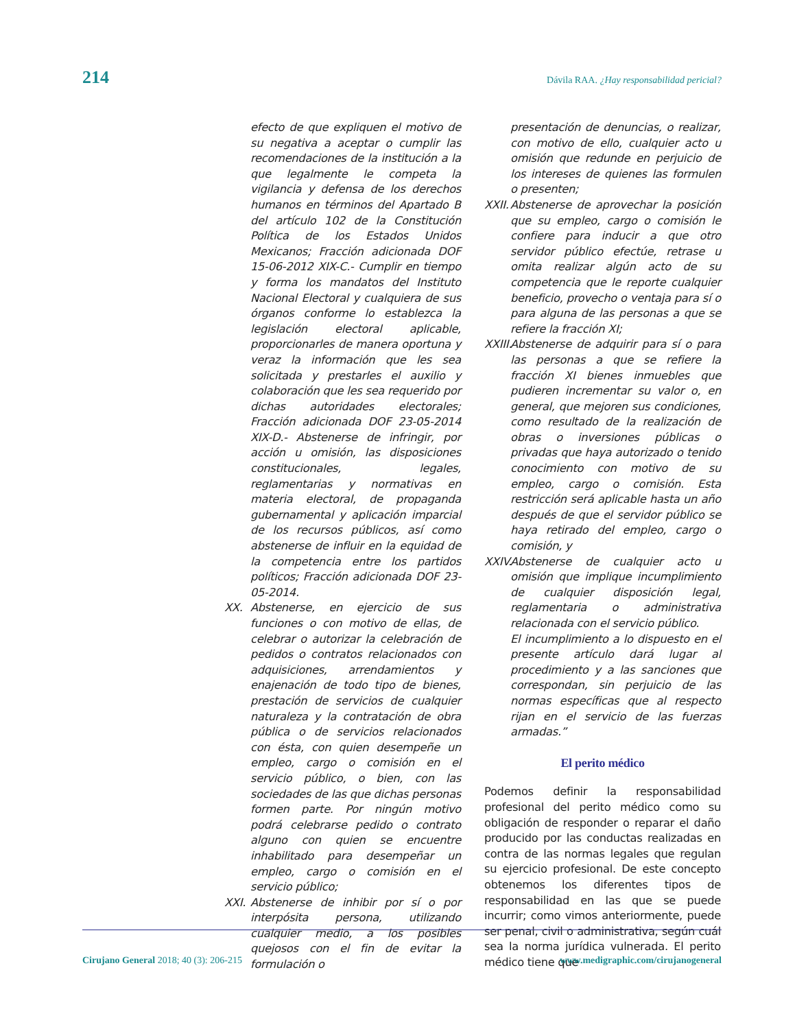214 Dávila RAA. ¿Hay responsabilidad pericial?
efecto de que expliquen el motivo de su negativa a aceptar o cumplir las recomendaciones de la institución a la que legalmente le competa la vigilancia y defensa de los derechos humanos en términos del Apartado B del artículo 102 de la Constitución Política de los Estados Unidos Mexicanos; Fracción adicionada DOF 15-06-2012 XIX-C.- Cumplir en tiempo y forma los mandatos del Instituto Nacional Electoral y cualquiera de sus órganos conforme lo establezca la legislación electoral aplicable, proporcionarles de manera oportuna y veraz la información que les sea solicitada y prestarles el auxilio y colaboración que les sea requerido por dichas autoridades electorales; Fracción adicionada DOF 23-05-2014 XIX-D.- Abstenerse de infringir, por acción u omisión, las disposiciones constitucionales, legales, reglamentarias y normativas en materia electoral, de propaganda gubernamental y aplicación imparcial de los recursos públicos, así como abstenerse de influir en la equidad de la competencia entre los partidos políticos; Fracción adicionada DOF 23-05-2014.
XX. Abstenerse, en ejercicio de sus funciones o con motivo de ellas, de celebrar o autorizar la celebración de pedidos o contratos relacionados con adquisiciones, arrendamientos y enajenación de todo tipo de bienes, prestación de servicios de cualquier naturaleza y la contratación de obra pública o de servicios relacionados con ésta, con quien desempeñe un empleo, cargo o comisión en el servicio público, o bien, con las sociedades de las que dichas personas formen parte. Por ningún motivo podrá celebrarse pedido o contrato alguno con quien se encuentre inhabilitado para desempeñar un empleo, cargo o comisión en el servicio público;
XXI. Abstenerse de inhibir por sí o por interpósita persona, utilizando cualquier medio, a los posibles quejosos con el fin de evitar la formulación o
presentación de denuncias, o realizar, con motivo de ello, cualquier acto u omisión que redunde en perjuicio de los intereses de quienes las formulen o presenten;
XXII. Abstenerse de aprovechar la posición que su empleo, cargo o comisión le confiere para inducir a que otro servidor público efectúe, retrase u omita realizar algún acto de su competencia que le reporte cualquier beneficio, provecho o ventaja para sí o para alguna de las personas a que se refiere la fracción XI;
XXIII. Abstenerse de adquirir para sí o para las personas a que se refiere la fracción XI bienes inmuebles que pudieren incrementar su valor o, en general, que mejoren sus condiciones, como resultado de la realización de obras o inversiones públicas o privadas que haya autorizado o tenido conocimiento con motivo de su empleo, cargo o comisión. Esta restricción será aplicable hasta un año después de que el servidor público se haya retirado del empleo, cargo o comisión, y
XXIV. Abstenerse de cualquier acto u omisión que implique incumplimiento de cualquier disposición legal, reglamentaria o administrativa relacionada con el servicio público.
El incumplimiento a lo dispuesto en el presente artículo dará lugar al procedimiento y a las sanciones que correspondan, sin perjuicio de las normas específicas que al respecto rijan en el servicio de las fuerzas armadas.”
El perito médico
Podemos definir la responsabilidad profesional del perito médico como su obligación de responder o reparar el daño producido por las conductas realizadas en contra de las normas legales que regulan su ejercicio profesional. De este concepto obtenemos los diferentes tipos de responsabilidad en las que se puede incurrir; como vimos anteriormente, puede ser penal, civil o administrativa, según cuál sea la norma jurídica vulnerada. El perito médico tiene que
Cirujano General 2018; 40 (3): 206-215 www.medigraphic.com/cirujanogeneral